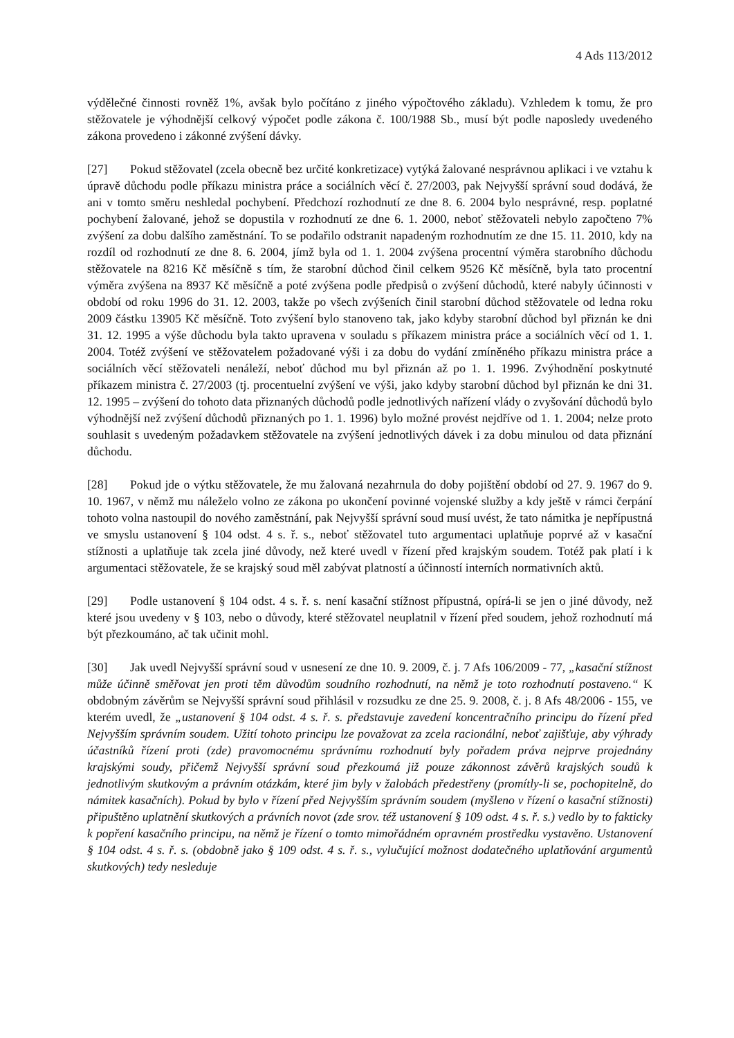4 Ads 113/2012
výdělečné činnosti rovněž 1%, avšak bylo počítáno z jiného výpočtového základu). Vzhledem k tomu, že pro stěžovatele je výhodnější celkový výpočet podle zákona č. 100/1988 Sb., musí být podle naposledy uvedeného zákona provedeno i zákonné zvýšení dávky.
[27] Pokud stěžovatel (zcela obecně bez určité konkretizace) vytýká žalované nesprávnou aplikaci i ve vztahu k úpravě důchodu podle příkazu ministra práce a sociálních věcí č. 27/2003, pak Nejvyšší správní soud dodává, že ani v tomto směru neshledal pochybení. Předchozí rozhodnutí ze dne 8. 6. 2004 bylo nesprávné, resp. poplatné pochybení žalované, jehož se dopustila v rozhodnutí ze dne 6. 1. 2000, neboť stěžovateli nebylo započteno 7% zvýšení za dobu dalšího zaměstnání. To se podařilo odstranit napadeným rozhodnutím ze dne 15. 11. 2010, kdy na rozdíl od rozhodnutí ze dne 8. 6. 2004, jímž byla od 1. 1. 2004 zvýšena procentní výměra starobního důchodu stěžovatele na 8216 Kč měsíčně s tím, že starobní důchod činil celkem 9526 Kč měsíčně, byla tato procentní výměra zvýšena na 8937 Kč měsíčně a poté zvýšena podle předpisů o zvýšení důchodů, které nabyly účinnosti v období od roku 1996 do 31. 12. 2003, takže po všech zvýšeních činil starobní důchod stěžovatele od ledna roku 2009 částku 13905 Kč měsíčně. Toto zvýšení bylo stanoveno tak, jako kdyby starobní důchod byl přiznán ke dni 31. 12. 1995 a výše důchodu byla takto upravena v souladu s příkazem ministra práce a sociálních věcí od 1. 1. 2004. Totéž zvýšení ve stěžovatelem požadované výši i za dobu do vydání zmíněného příkazu ministra práce a sociálních věcí stěžovateli nenáleží, neboť důchod mu byl přiznán až po 1. 1. 1996. Zvýhodnění poskytnuté příkazem ministra č. 27/2003 (tj. procentuelní zvýšení ve výši, jako kdyby starobní důchod byl přiznán ke dni 31. 12. 1995 – zvýšení do tohoto data přiznaných důchodů podle jednotlivých nařízení vlády o zvyšování důchodů bylo výhodnější než zvýšení důchodů přiznaných po 1. 1. 1996) bylo možné provést nejdříve od 1. 1. 2004; nelze proto souhlasit s uvedeným požadavkem stěžovatele na zvýšení jednotlivých dávek i za dobu minulou od data přiznání důchodu.
[28] Pokud jde o výtku stěžovatele, že mu žalovaná nezahrnula do doby pojištění období od 27. 9. 1967 do 9. 10. 1967, v němž mu náleželo volno ze zákona po ukončení povinné vojenské služby a kdy ještě v rámci čerpání tohoto volna nastoupil do nového zaměstnání, pak Nejvyšší správní soud musí uvést, že tato námitka je nepřípustná ve smyslu ustanovení § 104 odst. 4 s. ř. s., neboť stěžovatel tuto argumentaci uplatňuje poprvé až v kasační stížnosti a uplatňuje tak zcela jiné důvody, než které uvedl v řízení před krajským soudem. Totéž pak platí i k argumentaci stěžovatele, že se krajský soud měl zabývat platností a účinností interních normativních aktů.
[29] Podle ustanovení § 104 odst. 4 s. ř. s. není kasační stížnost přípustná, opírá-li se jen o jiné důvody, než které jsou uvedeny v § 103, nebo o důvody, které stěžovatel neuplatnil v řízení před soudem, jehož rozhodnutí má být přezkoumáno, ač tak učinit mohl.
[30] Jak uvedl Nejvyšší správní soud v usnesení ze dne 10. 9. 2009, č. j. 7 Afs 106/2009 - 77, „kasační stížnost může účinně směřovat jen proti těm důvodům soudního rozhodnutí, na němž je toto rozhodnutí postaveno.“ K obdobným závěrům se Nejvyšší správní soud přihlásil v rozsudku ze dne 25. 9. 2008, č. j. 8 Afs 48/2006 - 155, ve kterém uvedl, že „ustanovení § 104 odst. 4 s. ř. s. představuje zavedení koncentračního principu do řízení před Nejvyšším správním soudem. Užití tohoto principu lze považovat za zcela racionální, neboť zajišťuje, aby výhrady účastníků řízení proti (zde) pravomocnému správnímu rozhodnutí byly pořadem práva nejprve projednány krajskými soudy, přičemž Nejvyšší správní soud přezkoumá již pouze zákonnost závěrů krajských soudů k jednotlivým skutkovým a právním otázkám, které jim byly v žalobách předestřeny (promítly-li se, pochopitelně, do námitek kasačních). Pokud by bylo v řízení před Nejvyšším správním soudem (myšleno v řízení o kasační stížnosti) připuštěno uplatnění skutkových a právních novot (zde srov. též ustanovení § 109 odst. 4 s. ř. s.) vedlo by to fakticky k popření kasačního principu, na němž je řízení o tomto mimořádném opravném prostředku vystavěno. Ustanovení § 104 odst. 4 s. ř. s. (obdobně jako § 109 odst. 4 s. ř. s., vylučující možnost dodatečného uplatňování argumentů skutkových) tedy nesleduje